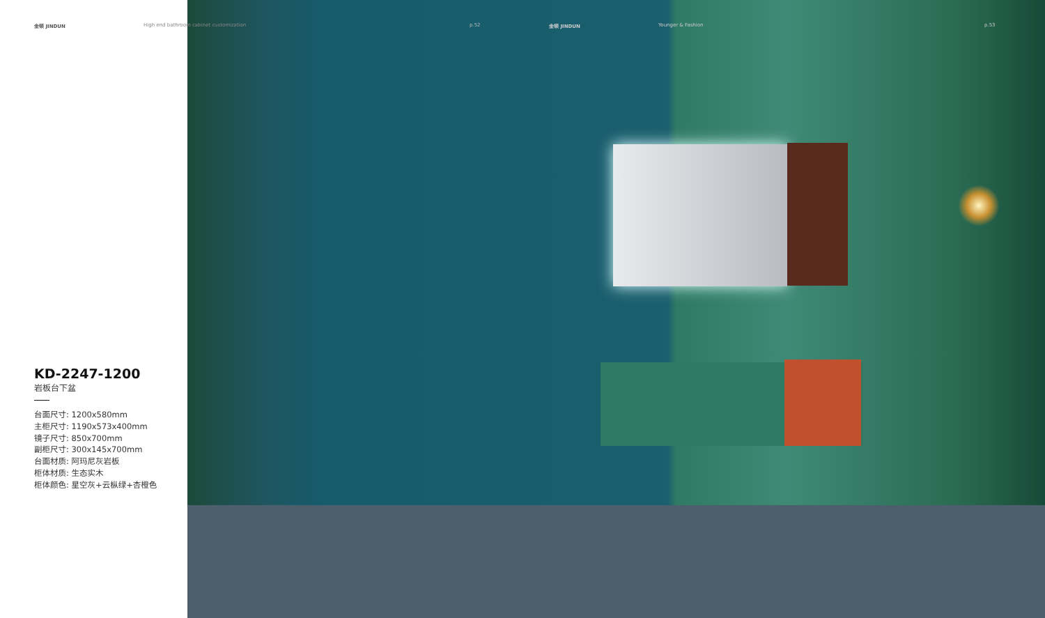金顿 JINDUN High end bathroom cabinet customization p.52 金顿 JINDUN Younger & Fashion p.53
KD-2247-1200
岩板台下盆
台面尺寸: 1200x580mm
主柜尺寸: 1190x573x400mm
镜子尺寸: 850x700mm
副柜尺寸: 300x145x700mm
台面材质: 阿玛尼灰岩板
柜体材质: 生态实木
柜体颜色: 星空灰+云枞绿+杏橙色